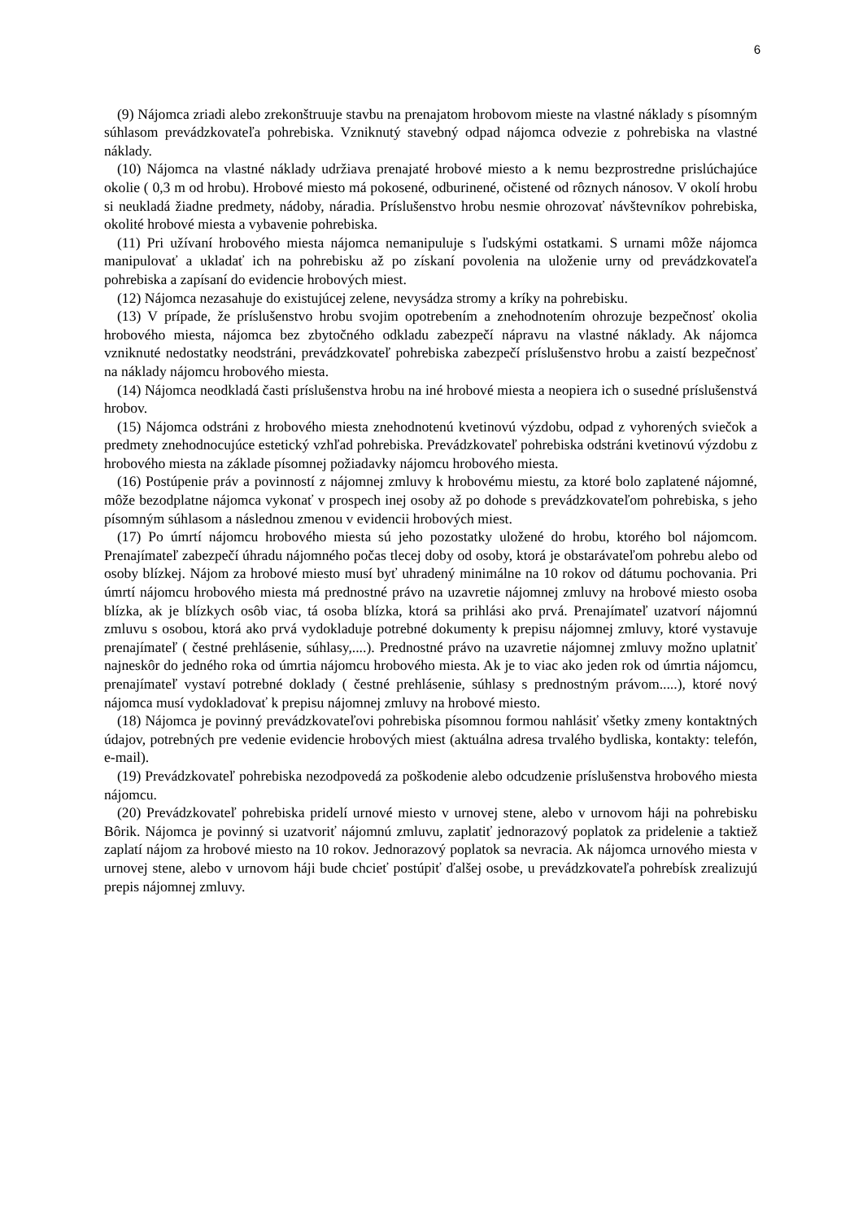6
(9) Nájomca zriadi alebo zrekonštruuje stavbu na prenajatom hrobovom mieste na vlastné náklady s písomným súhlasom prevádzkovateľa pohrebiska. Vzniknutý stavebný odpad nájomca odvezie z pohrebiska na vlastné náklady.
(10) Nájomca na vlastné náklady udržiava prenajaté hrobové miesto a k nemu bezprostredne prislúchajúce okolie ( 0,3 m od hrobu). Hrobové miesto má pokosené, odburinené, očistené od rôznych nánosov. V okolí hrobu si neukladá žiadne predmety, nádoby, náradia. Príslušenstvo hrobu nesmie ohrozovať návštevníkov pohrebiska, okolité hrobové miesta a vybavenie pohrebiska.
(11) Pri užívaní hrobového miesta nájomca nemanipuluje s ľudskými ostatkami. S urnami môže nájomca manipulovať a ukladať ich na pohrebisku až po získaní povolenia na uloženie urny od prevádzkovateľa pohrebiska a zapísaní do evidencie hrobových miest.
(12) Nájomca nezasahuje do existujúcej zelene, nevysádza stromy a kríky na pohrebisku.
(13) V prípade, že príslušenstvo hrobu svojim opotrebením a znehodnotením ohrozuje bezpečnosť okolia hrobového miesta, nájomca bez zbytočného odkladu zabezpečí nápravu na vlastné náklady. Ak nájomca vzniknuté nedostatky neodstráni, prevádzkovateľ pohrebiska zabezpečí príslušenstvo hrobu a zaistí bezpečnosť na náklady nájomcu hrobového miesta.
(14) Nájomca neodkladá časti príslušenstva hrobu na iné hrobové miesta a neopiera ich o susedné príslušenstvá hrobov.
(15) Nájomca odstráni z hrobového miesta znehodnotenú kvetinovú výzdobu, odpad z vyhorených sviečok a predmety znehodnocujúce estetický vzhľad pohrebiska. Prevádzkovateľ pohrebiska odstráni kvetinovú výzdobu z hrobového miesta na základe písomnej požiadavky nájomcu hrobového miesta.
(16) Postúpenie práv a povinností z nájomnej zmluvy k hrobovému miestu, za ktoré bolo zaplatené nájomné, môže bezodplatne nájomca vykonať v prospech inej osoby až po dohode s prevádzkovateľom pohrebiska, s jeho písomným súhlasom a následnou zmenou v evidencii hrobových miest.
(17) Po úmrtí nájomcu hrobového miesta sú jeho pozostatky uložené do hrobu, ktorého bol nájomcom. Prenajímateľ zabezpečí úhradu nájomného počas tlecej doby od osoby, ktorá je obstarávateľom pohrebu alebo od osoby blízkej. Nájom za hrobové miesto musí byť uhradený minimálne na 10 rokov od dátumu pochovania. Pri úmrtí nájomcu hrobového miesta má prednostné právo na uzavretie nájomnej zmluvy na hrobové miesto osoba blízka, ak je blízkych osôb viac, tá osoba blízka, ktorá sa prihlási ako prvá. Prenajímateľ uzatvorí nájomnú zmluvu s osobou, ktorá ako prvá vydokladuje potrebné dokumenty k prepisu nájomnej zmluvy, ktoré vystavuje prenajímateľ ( čestné prehlásenie, súhlasy,....). Prednostné právo na uzavretie nájomnej zmluvy možno uplatniť najneskôr do jedného roka od úmrtia nájomcu hrobového miesta. Ak je to viac ako jeden rok od úmrtia nájomcu, prenajímateľ vystaví potrebné doklady ( čestné prehlásenie, súhlasy s prednostným právom.....), ktoré nový nájomca musí vydokladovať k prepisu nájomnej zmluvy na hrobové miesto.
(18) Nájomca je povinný prevádzkovateľovi pohrebiska písomnou formou nahlásiť všetky zmeny kontaktných údajov, potrebných pre vedenie evidencie hrobových miest (aktuálna adresa trvalého bydliska, kontakty: telefón, e-mail).
(19) Prevádzkovateľ pohrebiska nezodpovedá za poškodenie alebo odcudzenie príslušenstva hrobového miesta nájomcu.
(20) Prevádzkovateľ pohrebiska pridelí urnové miesto v urnovej stene, alebo v urnovom háji na pohrebisku Bôrik. Nájomca je povinný si uzatvoriť nájomnú zmluvu, zaplatiť jednorazový poplatok za pridelenie a taktiež zaplatí nájom za hrobové miesto na 10 rokov. Jednorazový poplatok sa nevracia. Ak nájomca urnového miesta v urnovej stene, alebo v urnovom háji bude chcieť postúpiť ďalšej osobe, u prevádzkovateľa pohrebísk zrealizujú prepis nájomnej zmluvy.